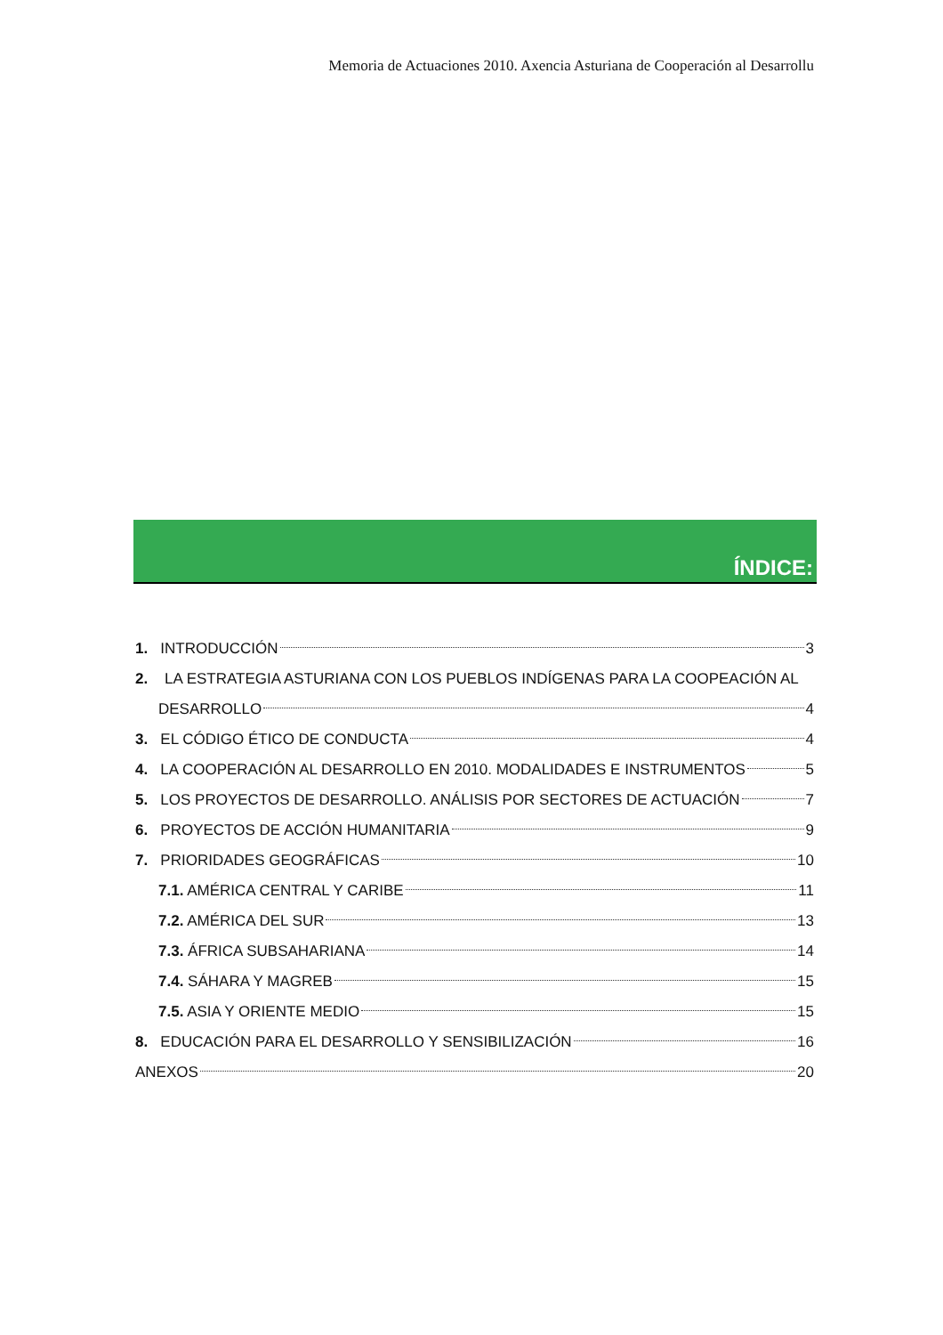Memoria de Actuaciones 2010. Axencia Asturiana de Cooperación al Desarrollu
ÍNDICE:
1. INTRODUCCIÓN 3
2. LA ESTRATEGIA ASTURIANA CON LOS PUEBLOS INDÍGENAS PARA LA COOPEACIÓN AL
DESARROLLO 4
3. EL CÓDIGO ÉTICO DE CONDUCTA 4
4. LA COOPERACIÓN AL DESARROLLO EN 2010. MODALIDADES E INSTRUMENTOS 5
5. LOS PROYECTOS DE DESARROLLO. ANÁLISIS POR SECTORES DE ACTUACIÓN 7
6. PROYECTOS DE ACCIÓN HUMANITARIA 9
7. PRIORIDADES GEOGRÁFICAS 10
7.1. AMÉRICA CENTRAL Y CARIBE 11
7.2. AMÉRICA DEL SUR 13
7.3. ÁFRICA SUBSAHARIANA 14
7.4. SÁHARA Y MAGREB 15
7.5. ASIA Y ORIENTE MEDIO 15
8. EDUCACIÓN PARA EL DESARROLLO Y SENSIBILIZACIÓN 16
ANEXOS 20